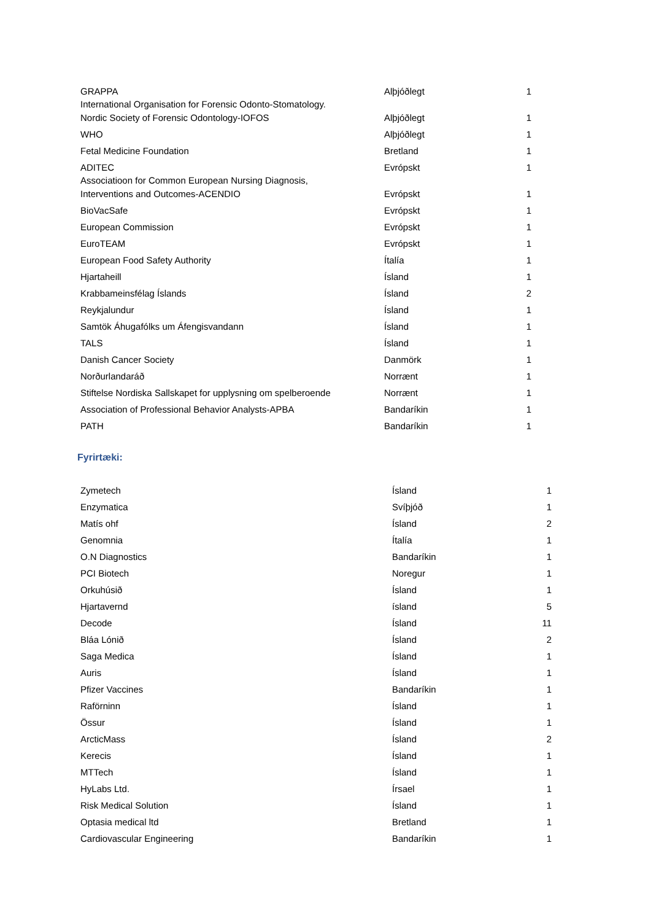| GRAPPA | Alþjóðlegt | 1 |
| International Organisation for Forensic Odonto-Stomatology. Nordic Society of Forensic Odontology-IOFOS | Alþjóðlegt | 1 |
| WHO | Alþjóðlegt | 1 |
| Fetal Medicine Foundation | Bretland | 1 |
| ADITEC | Evrópskt | 1 |
| Associatioon for Common European Nursing Diagnosis, Interventions and Outcomes-ACENDIO | Evrópskt | 1 |
| BioVacSafe | Evrópskt | 1 |
| European Commission | Evrópskt | 1 |
| EuroTEAM | Evrópskt | 1 |
| European Food Safety Authority | Ítalía | 1 |
| Hjartaheill | Ísland | 1 |
| Krabbameinsfélag Íslands | Ísland | 2 |
| Reykjalundur | Ísland | 1 |
| Samtök Áhugafólks um Áfengisvandann | Ísland | 1 |
| TALS | Ísland | 1 |
| Danish Cancer Society | Danmörk | 1 |
| Norðurlandaráð | Norrænt | 1 |
| Stiftelse Nordiska Sallskapet for upplysning om spelberoende | Norrænt | 1 |
| Association of Professional Behavior Analysts-APBA | Bandaríkin | 1 |
| PATH | Bandaríkin | 1 |
Fyrirtæki:
| Zymetech | Ísland | 1 |
| Enzymatica | Svíþjóð | 1 |
| Matís ohf | Ísland | 2 |
| Genomnia | Ítalía | 1 |
| O.N Diagnostics | Bandaríkin | 1 |
| PCI Biotech | Noregur | 1 |
| Orkuhúsið | Ísland | 1 |
| Hjartavernd | ísland | 5 |
| Decode | Ísland | 11 |
| Bláa Lónið | Ísland | 2 |
| Saga Medica | Ísland | 1 |
| Auris | Ísland | 1 |
| Pfizer Vaccines | Bandaríkin | 1 |
| Raförninn | Ísland | 1 |
| Össur | Ísland | 1 |
| ArcticMass | Ísland | 2 |
| Kerecis | Ísland | 1 |
| MTTech | Ísland | 1 |
| HyLabs Ltd. | Írsael | 1 |
| Risk Medical Solution | Ísland | 1 |
| Optasia medical ltd | Bretland | 1 |
| Cardiovascular Engineering | Bandaríkin | 1 |